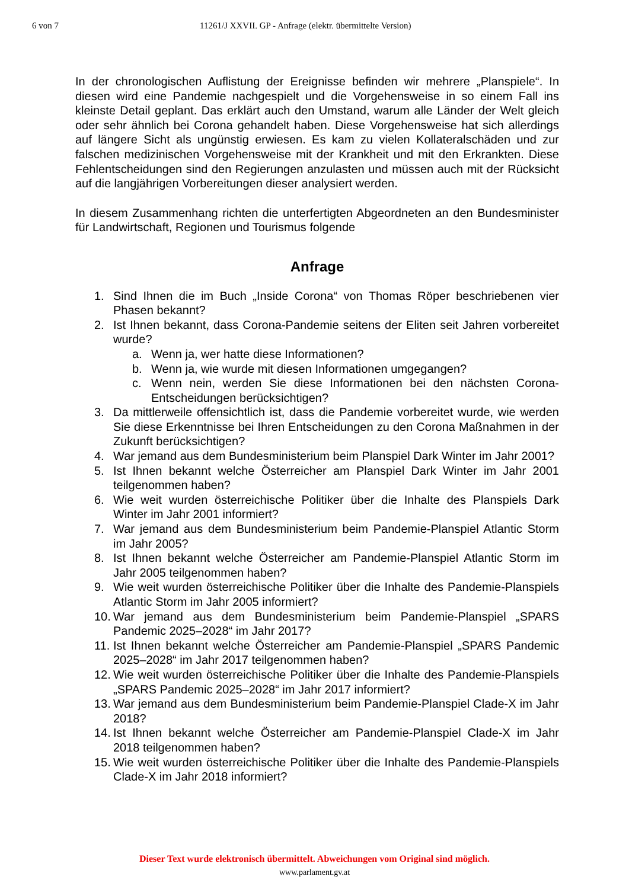6 von 7 11261/J XXVII. GP - Anfrage (elektr. übermittelte Version)
In der chronologischen Auflistung der Ereignisse befinden wir mehrere „Planspiele“. In diesen wird eine Pandemie nachgespielt und die Vorgehensweise in so einem Fall ins kleinste Detail geplant. Das erklärt auch den Umstand, warum alle Länder der Welt gleich oder sehr ähnlich bei Corona gehandelt haben. Diese Vorgehensweise hat sich allerdings auf längere Sicht als ungünstig erwiesen. Es kam zu vielen Kollateralschäden und zur falschen medizinischen Vorgehensweise mit der Krankheit und mit den Erkrankten. Diese Fehlentscheidungen sind den Regierungen anzulasten und müssen auch mit der Rücksicht auf die langjährigen Vorbereitungen dieser analysiert werden.
In diesem Zusammenhang richten die unterfertigten Abgeordneten an den Bundesminister für Landwirtschaft, Regionen und Tourismus folgende
Anfrage
1. Sind Ihnen die im Buch „Inside Corona“ von Thomas Röper beschriebenen vier Phasen bekannt?
2. Ist Ihnen bekannt, dass Corona-Pandemie seitens der Eliten seit Jahren vorbereitet wurde?
a. Wenn ja, wer hatte diese Informationen?
b. Wenn ja, wie wurde mit diesen Informationen umgegangen?
c. Wenn nein, werden Sie diese Informationen bei den nächsten Corona-Entscheidungen berücksichtigen?
3. Da mittlerweile offensichtlich ist, dass die Pandemie vorbereitet wurde, wie werden Sie diese Erkenntnisse bei Ihren Entscheidungen zu den Corona Maßnahmen in der Zukunft berücksichtigen?
4. War jemand aus dem Bundesministerium beim Planspiel Dark Winter im Jahr 2001?
5. Ist Ihnen bekannt welche Österreicher am Planspiel Dark Winter im Jahr 2001 teilgenommen haben?
6. Wie weit wurden österreichische Politiker über die Inhalte des Planspiels Dark Winter im Jahr 2001 informiert?
7. War jemand aus dem Bundesministerium beim Pandemie-Planspiel Atlantic Storm im Jahr 2005?
8. Ist Ihnen bekannt welche Österreicher am Pandemie-Planspiel Atlantic Storm im Jahr 2005 teilgenommen haben?
9. Wie weit wurden österreichische Politiker über die Inhalte des Pandemie-Planspiels Atlantic Storm im Jahr 2005 informiert?
10. War jemand aus dem Bundesministerium beim Pandemie-Planspiel „SPARS Pandemic 2025–2028“ im Jahr 2017?
11. Ist Ihnen bekannt welche Österreicher am Pandemie-Planspiel „SPARS Pandemic 2025–2028“ im Jahr 2017 teilgenommen haben?
12. Wie weit wurden österreichische Politiker über die Inhalte des Pandemie-Planspiels „SPARS Pandemic 2025–2028“ im Jahr 2017 informiert?
13. War jemand aus dem Bundesministerium beim Pandemie-Planspiel Clade-X im Jahr 2018?
14. Ist Ihnen bekannt welche Österreicher am Pandemie-Planspiel Clade-X im Jahr 2018 teilgenommen haben?
15. Wie weit wurden österreichische Politiker über die Inhalte des Pandemie-Planspiels Clade-X im Jahr 2018 informiert?
Dieser Text wurde elektronisch übermittelt. Abweichungen vom Original sind möglich.
www.parlament.gv.at